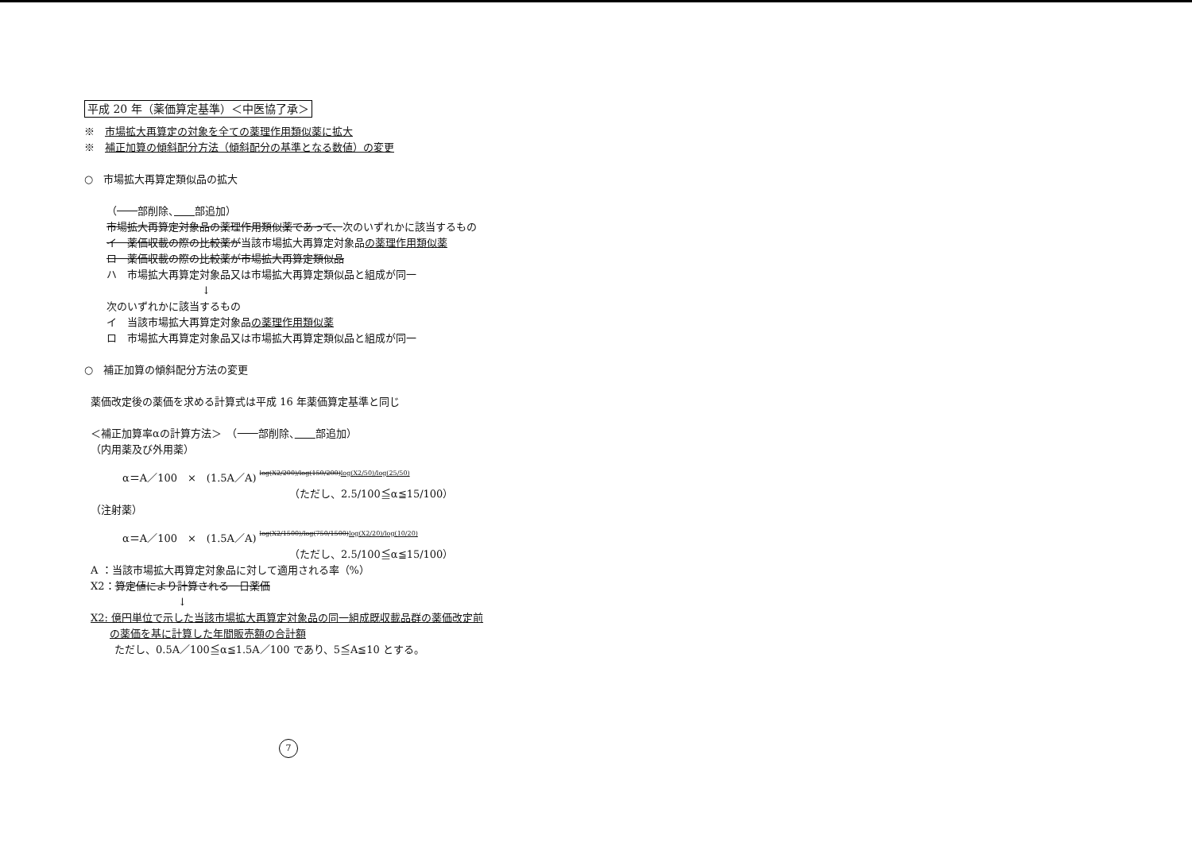平成 20 年（薬価算定基準）＜中医協了承＞
※　市場拡大再算定の対象を全ての薬理作用類似薬に拡大
※　補正加算の傾斜配分方法（傾斜配分の基準となる数値）の変更
○　市場拡大再算定類似品の拡大
（　　部削除、　　 部追加）
市場拡大再算定対象品の薬理作用類似薬であって、次のいずれかに該当するもの
イ　薬価収載の際の比較薬が当該市場拡大再算定対象品の薬理作用類似薬
ロ　薬価収載の際の比較薬が市場拡大再算定類似品
ハ　市場拡大再算定対象品又は市場拡大再算定類似品と組成が同一
↓
次のいずれかに該当するもの
イ　当該市場拡大再算定対象品の薬理作用類似薬
ロ　市場拡大再算定対象品又は市場拡大再算定類似品と組成が同一
○　補正加算の傾斜配分方法の変更
薬価改定後の薬価を求める計算式は平成 16 年薬価算定基準と同じ
＜補正加算率αの計算方法＞　（　　部削除、　　 部追加）
（内用薬及び外用薬）
α＝A／100　×　(1.5A／A) log(X2/200)/log(150/200)log(X2/50)/log(25/50)
（ただし、2.5/100≦α≦15/100）
（注射薬）
α＝A／100　×　(1.5A／A) log(X2/1500)/log(750/1500)log(X2/20)/log(10/20)
（ただし、2.5/100≦α≦15/100）
A ：当該市場拡大再算定対象品に対して適用される率（%）
X2：算定値により計算される一日薬価
↓
X2: 億円単位で示した当該市場拡大再算定対象品の同一組成既収載品群の薬価改定前
の薬価を基に計算した年間販売額の合計額
ただし、0.5A／100≦α≦1.5A／100 であり、5≦A≦10 とする。
7